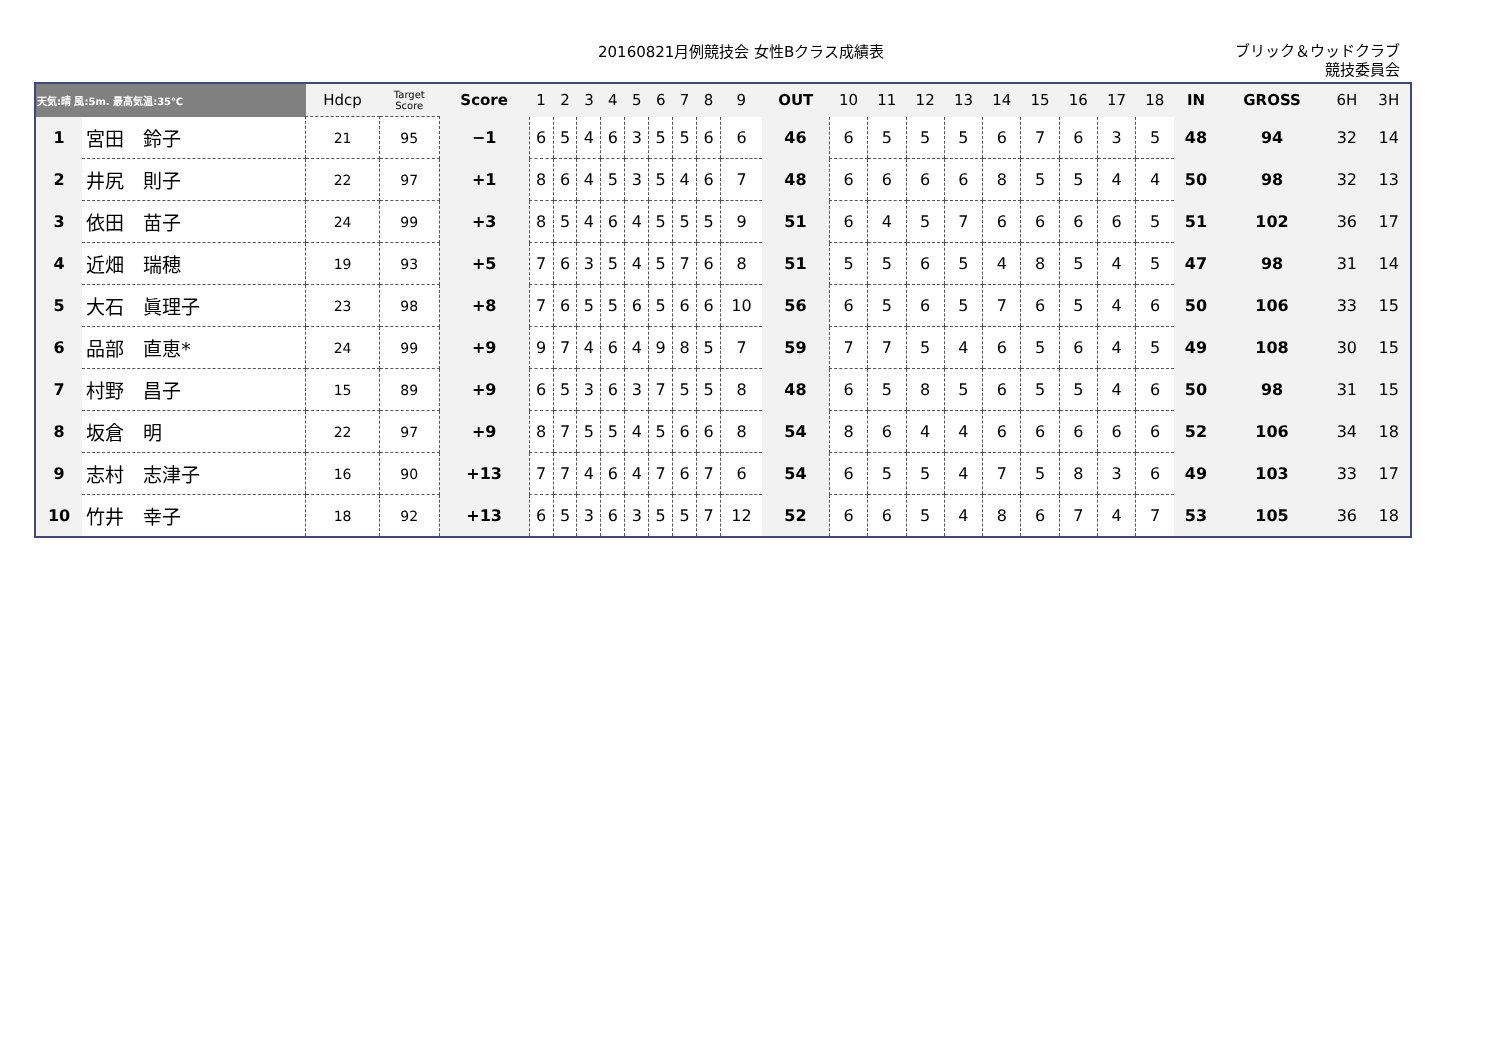20160821月例競技会 女性Bクラス成績表
ブリック＆ウッドクラブ
競技委員会
| 天気:晴 風:5m. 最高気温:35℃ | | Hdcp | Target Score | Score | 1 | 2 | 3 | 4 | 5 | 6 | 7 | 8 | 9 | OUT | 10 | 11 | 12 | 13 | 14 | 15 | 16 | 17 | 18 | IN | GROSS | 6H | 3H |
| --- | --- | --- | --- | --- | --- | --- | --- | --- | --- | --- | --- | --- | --- | --- | --- | --- | --- | --- | --- | --- | --- | --- | --- | --- | --- | --- | --- |
| 1 | 宮田 鈴子 | 21 | 95 | −1 | 6 | 5 | 4 | 6 | 3 | 5 | 5 | 6 | 6 | 46 | 6 | 5 | 5 | 5 | 6 | 7 | 6 | 3 | 5 | 48 | 94 | 32 | 14 |
| 2 | 井尻 則子 | 22 | 97 | +1 | 8 | 6 | 4 | 5 | 3 | 5 | 4 | 6 | 7 | 48 | 6 | 6 | 6 | 6 | 8 | 5 | 5 | 4 | 4 | 50 | 98 | 32 | 13 |
| 3 | 依田 苗子 | 24 | 99 | +3 | 8 | 5 | 4 | 6 | 4 | 5 | 5 | 5 | 9 | 51 | 6 | 4 | 5 | 7 | 6 | 6 | 6 | 6 | 5 | 51 | 102 | 36 | 17 |
| 4 | 近畑 瑞穂 | 19 | 93 | +5 | 7 | 6 | 3 | 5 | 4 | 5 | 7 | 6 | 8 | 51 | 5 | 5 | 6 | 5 | 4 | 8 | 5 | 4 | 5 | 47 | 98 | 31 | 14 |
| 5 | 大石 眞理子 | 23 | 98 | +8 | 7 | 6 | 5 | 5 | 6 | 5 | 6 | 6 | 10 | 56 | 6 | 5 | 6 | 5 | 7 | 6 | 5 | 4 | 6 | 50 | 106 | 33 | 15 |
| 6 | 品部 直恵* | 24 | 99 | +9 | 9 | 7 | 4 | 6 | 4 | 9 | 8 | 5 | 7 | 59 | 7 | 7 | 5 | 4 | 6 | 5 | 6 | 4 | 5 | 49 | 108 | 30 | 15 |
| 7 | 村野 昌子 | 15 | 89 | +9 | 6 | 5 | 3 | 6 | 3 | 7 | 5 | 5 | 8 | 48 | 6 | 5 | 8 | 5 | 6 | 5 | 5 | 4 | 6 | 50 | 98 | 31 | 15 |
| 8 | 坂倉 明 | 22 | 97 | +9 | 8 | 7 | 5 | 5 | 4 | 5 | 6 | 6 | 8 | 54 | 8 | 6 | 4 | 4 | 6 | 6 | 6 | 6 | 6 | 52 | 106 | 34 | 18 |
| 9 | 志村 志津子 | 16 | 90 | +13 | 7 | 7 | 4 | 6 | 4 | 7 | 6 | 7 | 6 | 54 | 6 | 5 | 5 | 4 | 7 | 5 | 8 | 3 | 6 | 49 | 103 | 33 | 17 |
| 10 | 竹井 幸子 | 18 | 92 | +13 | 6 | 5 | 3 | 6 | 3 | 5 | 5 | 7 | 12 | 52 | 6 | 6 | 5 | 4 | 8 | 6 | 7 | 4 | 7 | 53 | 105 | 36 | 18 |